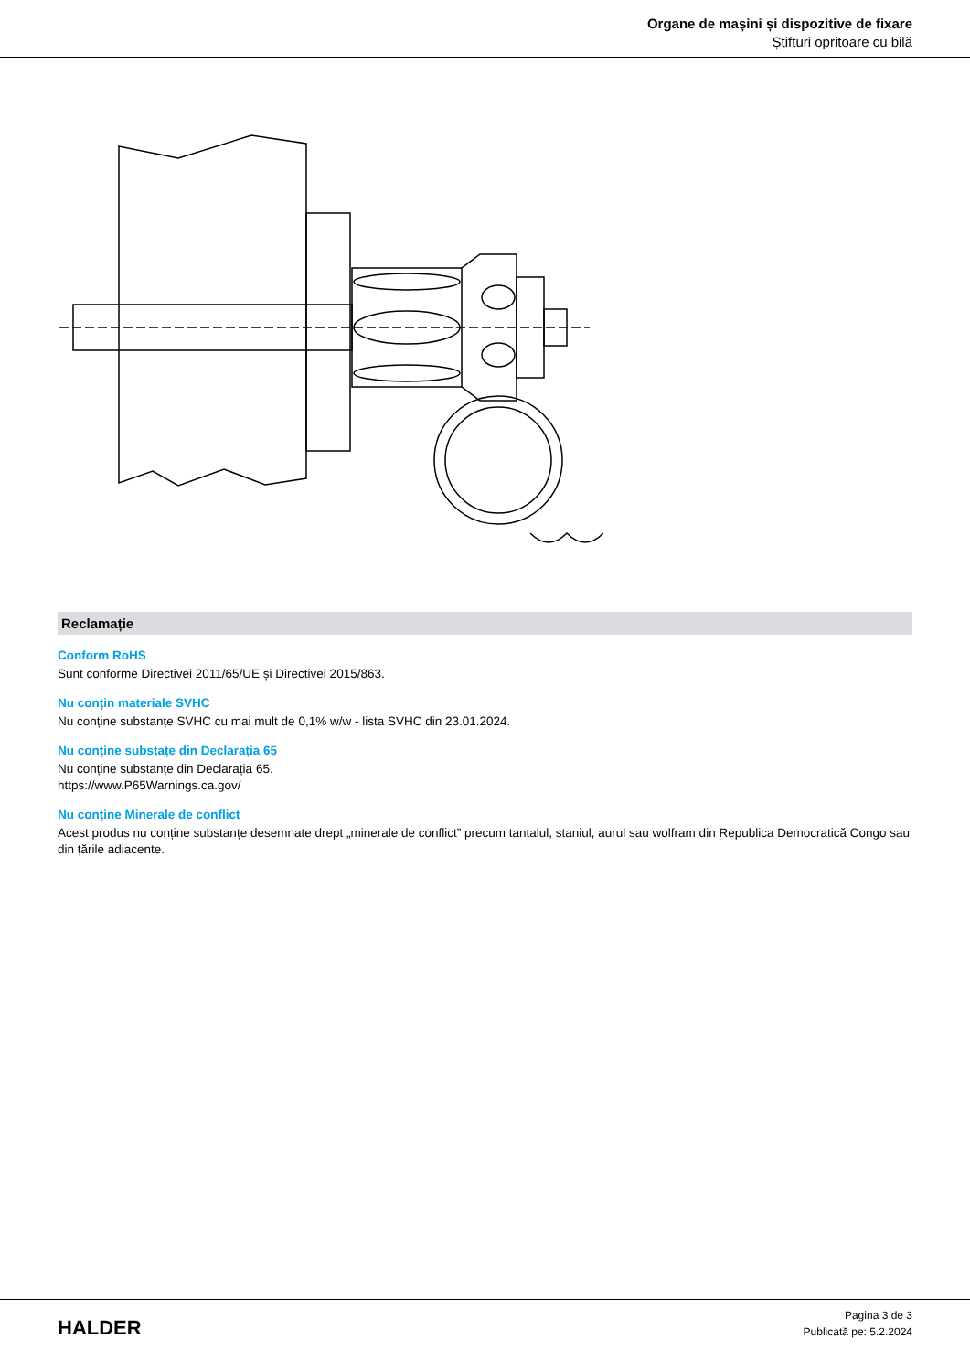Organe de mașini și dispozitive de fixare
Știfturi opritoare cu bilă
Reclamație
Conform RoHS
Sunt conforme Directivei 2011/65/UE și Directivei 2015/863.
Nu conțin materiale SVHC
Nu conține substanțe SVHC cu mai mult de 0,1% w/w - lista SVHC din 23.01.2024.
Nu conține substațe din Declarația 65
Nu conține substanțe din Declarația 65.
https://www.P65Warnings.ca.gov/
Nu conține Minerale de conflict
Acest produs nu conține substanțe desemnate drept „minerale de conflict” precum tantalul, staniul, aurul sau wolfram din Republica Democratică Congo sau din țările adiacente.
HALDER
Pagina 3 de 3
Publicată pe: 5.2.2024